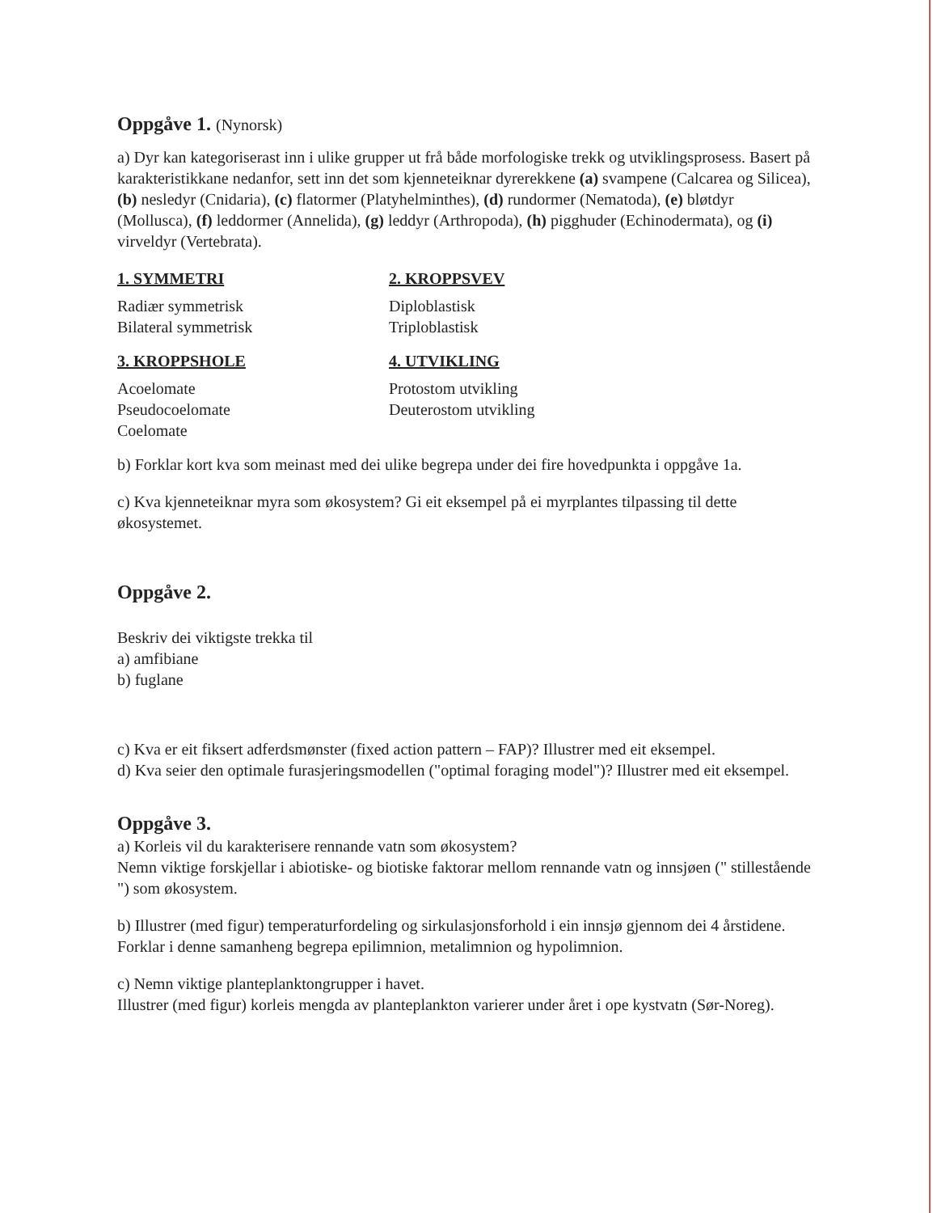Oppgåve 1. (Nynorsk)
a) Dyr kan kategoriserast inn i ulike grupper ut frå både morfologiske trekk og utviklingsprosess. Basert på karakteristikkane nedanfor, sett inn det som kjenneteiknar dyrerekkene (a) svampene (Calcarea og Silicea), (b) nesledyr (Cnidaria), (c) flatormer (Platyhelminthes), (d) rundormer (Nematoda), (e) bløtdyr (Mollusca), (f) leddormer (Annelida), (g) leddyr (Arthropoda), (h) pigghuder (Echinodermata), og (i) virveldyr (Vertebrata).
1. SYMMETRI
Radiær symmetrisk
Bilateral symmetrisk
2. KROPPSVEV
Diploblastisk
Triploblastisk
3. KROPPSHOLE
Acoelomate
Pseudocoelomate
Coelomate
4. UTVIKLING
Protostom utvikling
Deuterostom utvikling
b) Forklar kort kva som meinast med dei ulike begrepa under dei fire hovedpunkta i oppgåve 1a.
c) Kva kjenneteiknar myra som økosystem? Gi eit eksempel på ei myrplantes tilpassing til dette økosystemet.
Oppgåve 2.
Beskriv dei viktigste trekka til
a) amfibiane
b) fuglane
c) Kva er eit fiksert adferdsmønster (fixed action pattern – FAP)? Illustrer med eit eksempel.
d) Kva seier den optimale furasjeringsmodellen ("optimal foraging model")? Illustrer med eit eksempel.
Oppgåve 3.
a) Korleis vil du karakterisere rennande vatn som økosystem?
Nemn viktige forskjellar i abiotiske- og biotiske faktorar mellom rennande vatn og innsjøen (" stillestående ") som økosystem.
b) Illustrer (med figur) temperaturfordeling og sirkulasjonsforhold i ein innsjø gjennom dei 4 årstidene.
Forklar i denne samanheng begrepa epilimnion, metalimnion og hypolimnion.
c) Nemn viktige planteplanktongrupper i havet.
Illustrer (med figur) korleis mengda av planteplankton varierer under året i ope kystvatn (Sør-Noreg).